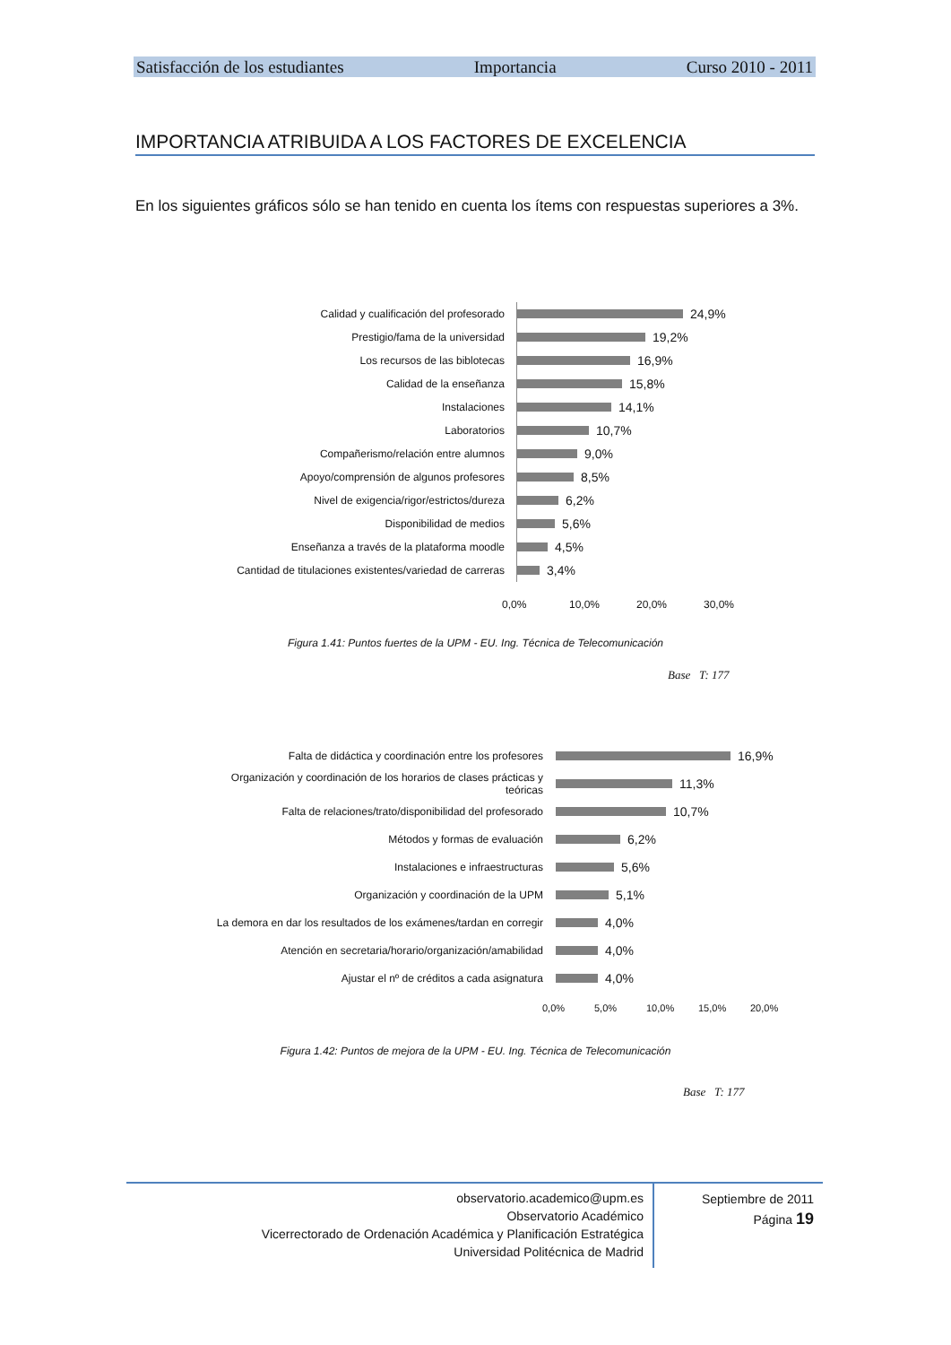Satisfacción de los estudiantes Importancia Curso 2010 - 2011
IMPORTANCIA ATRIBUIDA A LOS FACTORES DE EXCELENCIA
En los siguientes gráficos sólo se han tenido en cuenta los ítems con respuestas superiores a 3%.
Calidad y cualificación del profesorado
24,9%
Prestigio/fama de la universidad
19,2%
Los recursos de las biblotecas
16,9%
Calidad de la enseñanza
15,8%
Instalaciones
14,1%
Laboratorios
10,7%
Compañerismo/relación entre alumnos
9,0%
Apoyo/comprensión de algunos profesores
8,5%
Nivel de exigencia/rigor/estrictos/dureza
6,2%
Disponibilidad de medios
5,6%
Enseñanza a través de la plataforma moodle
4,5%
Cantidad de titulaciones existentes/variedad de carreras
3,4%
0,0% 10,0% 20,0% 30,0%
Figura 1.41: Puntos fuertes de la UPM - EU. Ing. Técnica de Telecomunicación
Base T: 177
Falta de didáctica y coordinación entre los profesores
16,9%
Organización y coordinación de los horarios de clases prácticas y teóricas
11,3%
Falta de relaciones/trato/disponibilidad del profesorado
10,7%
Métodos y formas de evaluación
6,2%
Instalaciones e infraestructuras
5,6%
Organización y coordinación de la UPM
5,1%
La demora en dar los resultados de los exámenes/tardan en corregir
4,0%
Atención en secretaria/horario/organización/amabilidad
4,0%
Ajustar el nº de créditos a cada asignatura
4,0%
0,0% 5,0% 10,0% 15,0% 20,0%
Figura 1.42: Puntos de mejora de la UPM - EU. Ing. Técnica de Telecomunicación
Base T: 177
observatorio.academico@upm.es
Observatorio Académico
Vicerrectorado de Ordenación Académica y Planificación Estratégica
Universidad Politécnica de Madrid
Septiembre de 2011
Página 19